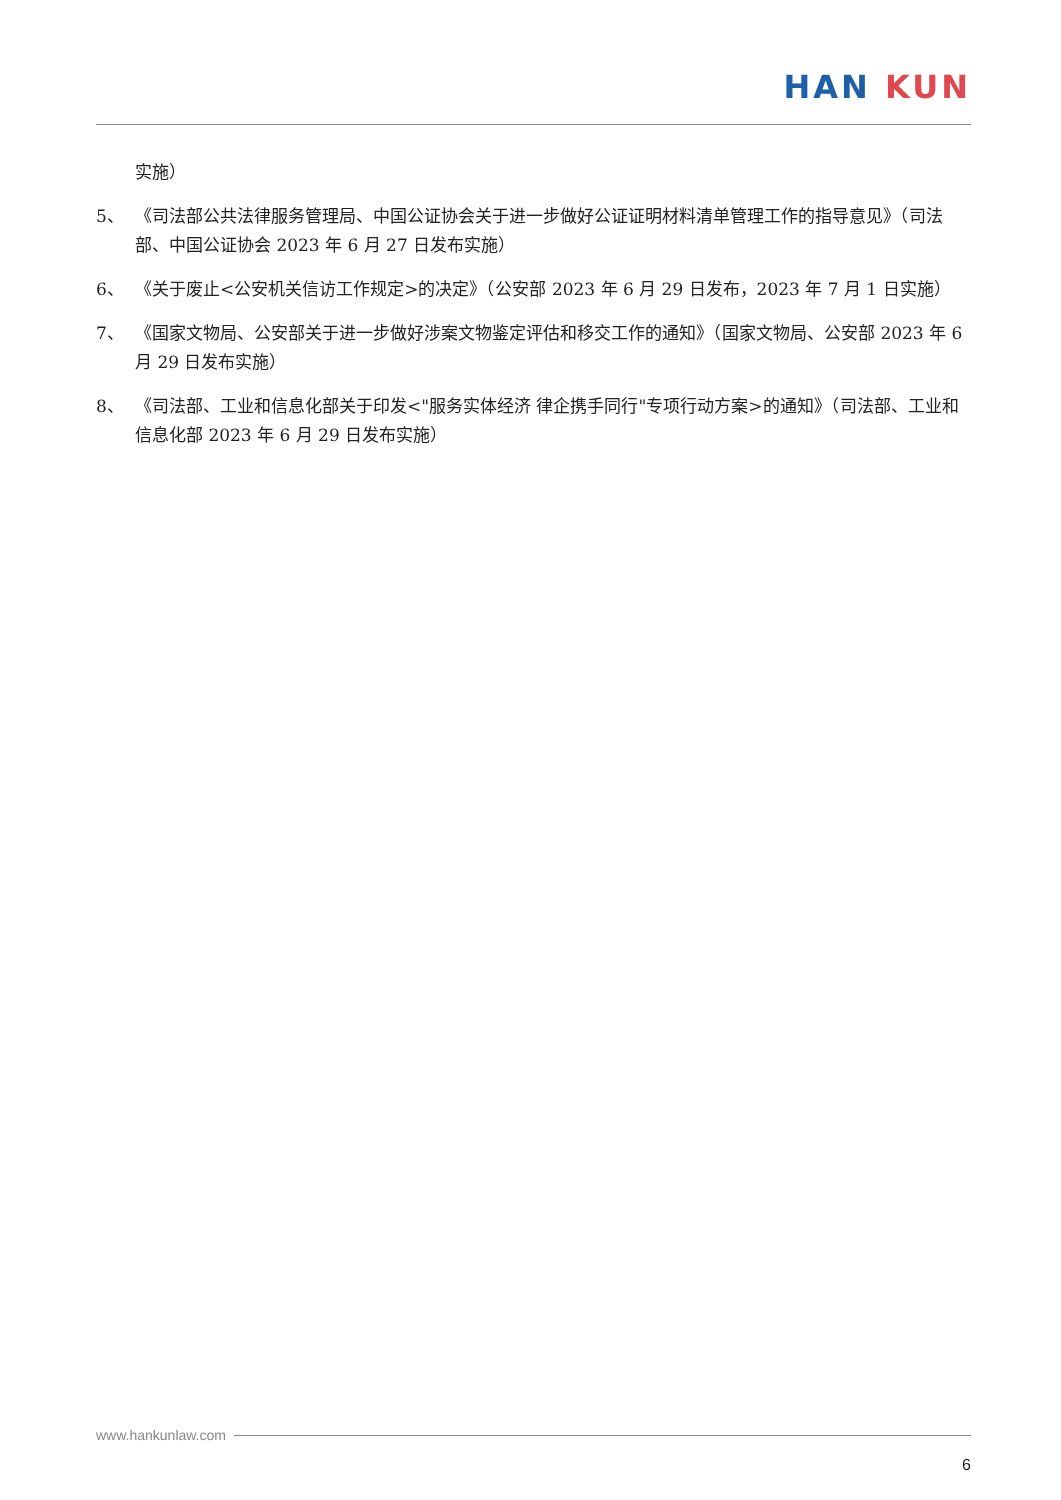HAN KUN
实施）
5、 《司法部公共法律服务管理局、中国公证协会关于进一步做好公证证明材料清单管理工作的指导意见》（司法部、中国公证协会 2023 年 6 月 27 日发布实施）
6、 《关于废止<公安机关信访工作规定>的决定》（公安部 2023 年 6 月 29 日发布，2023 年 7 月 1 日实施）
7、 《国家文物局、公安部关于进一步做好涉案文物鉴定评估和移交工作的通知》（国家文物局、公安部 2023 年 6 月 29 日发布实施）
8、 《司法部、工业和信息化部关于印发<"服务实体经济 律企携手同行"专项行动方案>的通知》（司法部、工业和信息化部 2023 年 6 月 29 日发布实施）
www.hankunlaw.com
6